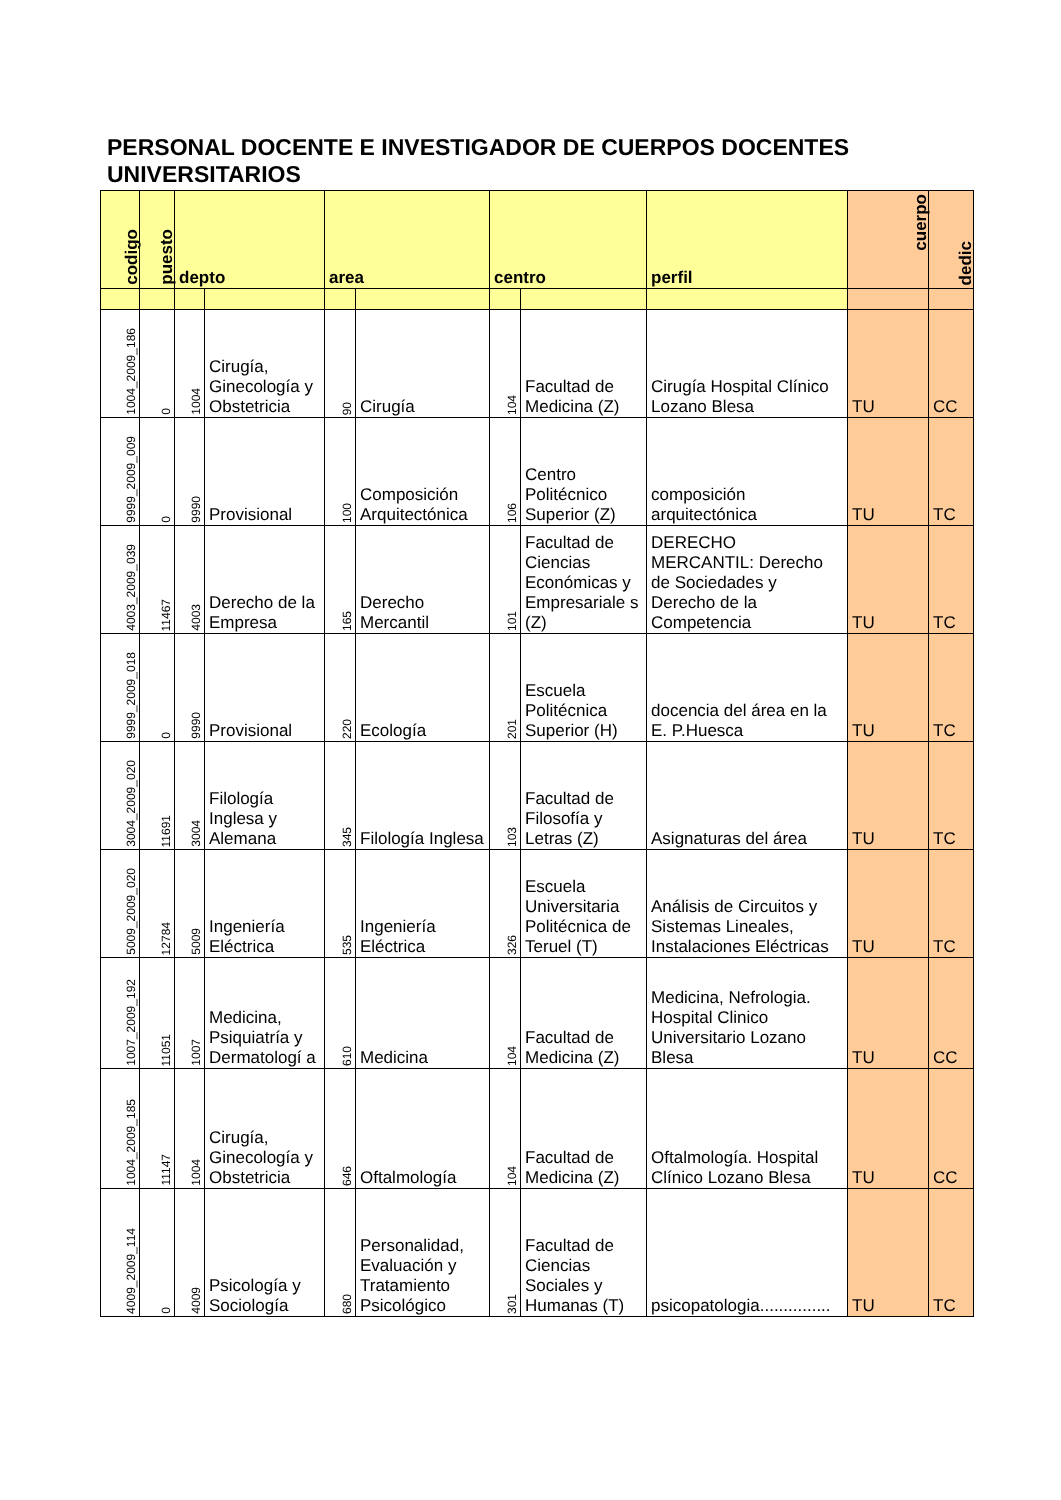PERSONAL DOCENTE E INVESTIGADOR DE CUERPOS DOCENTES UNIVERSITARIOS
| codigo | puesto | depto | | area | | centro | | perfil | cuerpo | dedic |
| --- | --- | --- | --- | --- | --- | --- | --- | --- | --- | --- |
| 1004_2009_186 | 0 | 1004 | Cirugía, Ginecología y Obstetricia | 90 | Cirugía | 104 | Facultad de Medicina (Z) | Cirugía Hospital Clínico Lozano Blesa | TU | CC |
| 9999_2009_009 | 0 | 9990 | Provisional | 100 | Composición Arquitectónica | 106 | Centro Politécnico Superior (Z) | composición arquitectónica | TU | TC |
| 4003_2009_039 | 11467 | 4003 | Derecho de la Empresa | 165 | Derecho Mercantil | 101 | Facultad de Ciencias Económicas y Empresariale s (Z) | DERECHO MERCANTIL: Derecho de Sociedades y Derecho de la Competencia | TU | TC |
| 9999_2009_018 | 0 | 9990 | Provisional | 220 | Ecología | 201 | Escuela Politécnica Superior (H) | docencia del área en la E. P.Huesca | TU | TC |
| 3004_2009_020 | 11691 | 3004 | Filología Inglesa y Alemana | 345 | Filología Inglesa | 103 | Facultad de Filosofía y Letras (Z) | Asignaturas del área | TU | TC |
| 5009_2009_020 | 12784 | 5009 | Ingeniería Eléctrica | 535 | Ingeniería Eléctrica | 326 | Escuela Universitaria Politécnica de Teruel (T) | Análisis de Circuitos y Sistemas Lineales, Instalaciones Eléctricas | TU | TC |
| 1007_2009_192 | 11051 | 1007 | Medicina, Psiquiatría y Dermatologí a | 610 | Medicina | 104 | Facultad de Medicina (Z) | Medicina, Nefrologia. Hospital Clinico Universitario Lozano Blesa | TU | CC |
| 1004_2009_185 | 11147 | 1004 | Cirugía, Ginecología y Obstetricia | 646 | Oftalmología | 104 | Facultad de Medicina (Z) | Oftalmología. Hospital Clínico Lozano Blesa | TU | CC |
| 4009_2009_114 | 0 | 4009 | Psicología y Sociología | 680 | Personalidad, Evaluación y Tratamiento Psicológico | 301 | Facultad de Ciencias Sociales y Humanas (T) | psicopatologia............... | TU | TC |